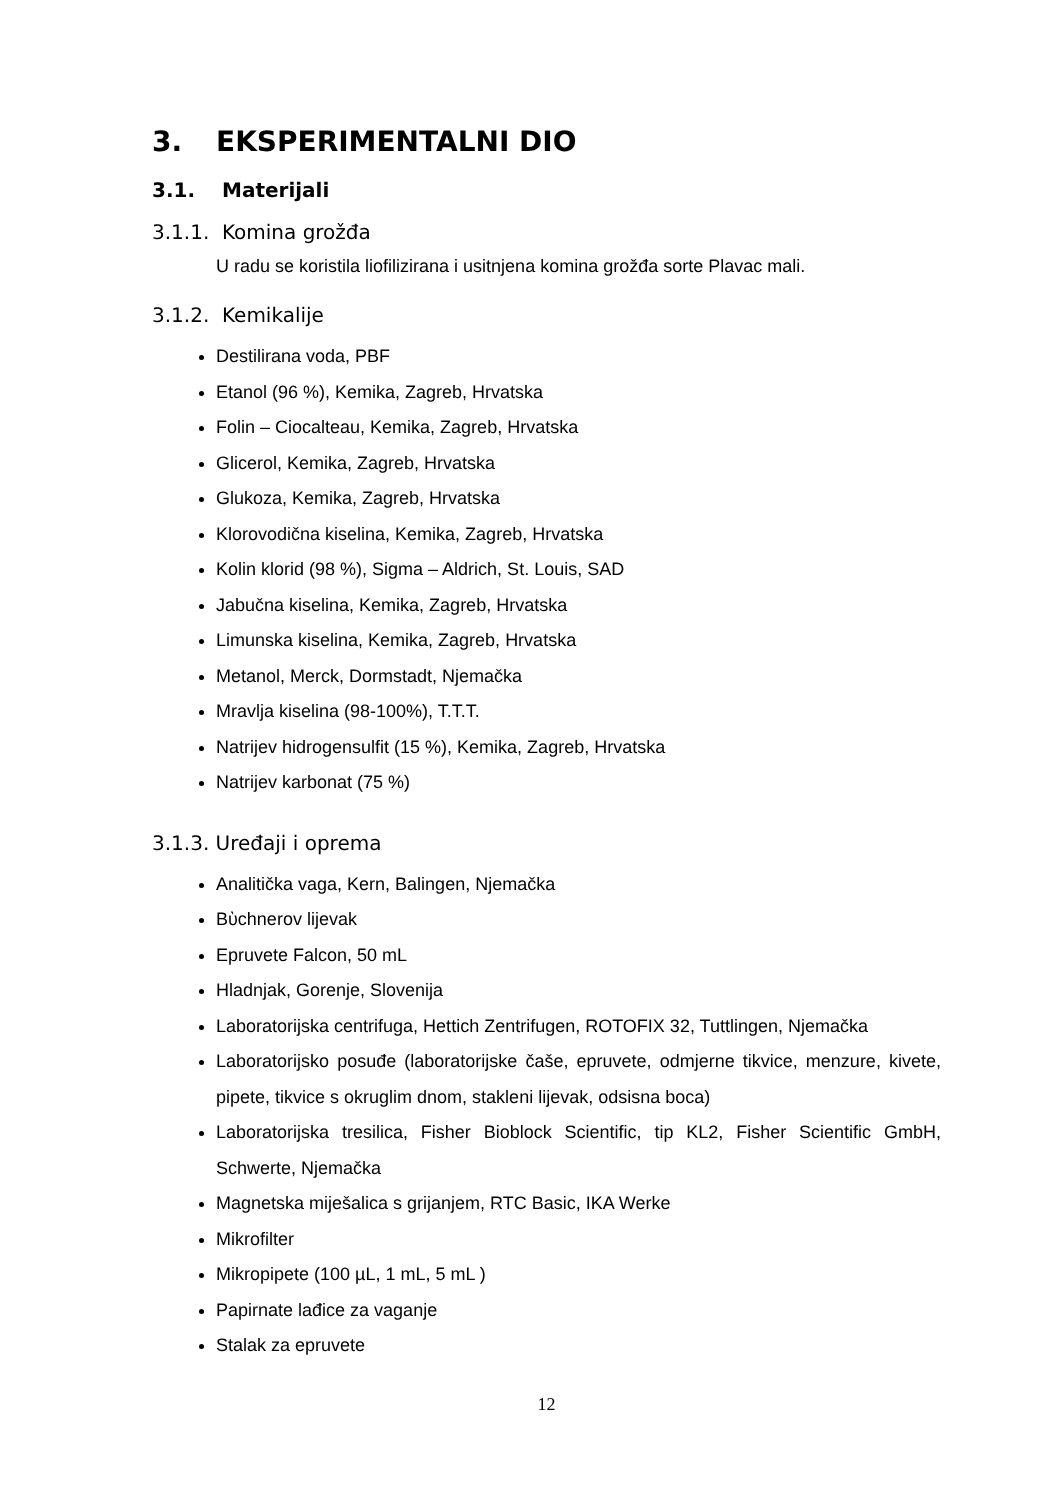3. EKSPERIMENTALNI DIO
3.1. Materijali
3.1.1. Komina grožđa
U radu se koristila liofilizirana i usitnjena komina grožđa sorte Plavac mali.
3.1.2. Kemikalije
Destilirana voda, PBF
Etanol (96 %), Kemika, Zagreb, Hrvatska
Folin – Ciocalteau, Kemika, Zagreb, Hrvatska
Glicerol, Kemika, Zagreb, Hrvatska
Glukoza, Kemika, Zagreb, Hrvatska
Klorovodična kiselina, Kemika, Zagreb, Hrvatska
Kolin klorid (98 %), Sigma – Aldrich, St. Louis, SAD
Jabučna kiselina, Kemika, Zagreb, Hrvatska
Limunska kiselina, Kemika, Zagreb, Hrvatska
Metanol, Merck, Dormstadt, Njemačka
Mravlja kiselina (98-100%), T.T.T.
Natrijev hidrogensulfit (15 %), Kemika, Zagreb, Hrvatska
Natrijev karbonat (75 %)
3.1.3. Uređaji i oprema
Analitička vaga, Kern, Balingen, Njemačka
Bὺchnerov lijevak
Epruvete Falcon, 50 mL
Hladnjak, Gorenje, Slovenija
Laboratorijska centrifuga, Hettich Zentrifugen, ROTOFIX 32, Tuttlingen, Njemačka
Laboratorijsko posuđe (laboratorijske čaše, epruvete, odmjerne tikvice, menzure, kivete, pipete, tikvice s okruglim dnom, stakleni lijevak, odsisna boca)
Laboratorijska tresilica, Fisher Bioblock Scientific, tip KL2, Fisher Scientific GmbH, Schwerte, Njemačka
Magnetska miješalica s grijanjem, RTC Basic, IKA Werke
Mikrofilter
Mikropipete (100 µL, 1 mL, 5 mL )
Papirnate lađice za vaganje
Stalak za epruvete
12